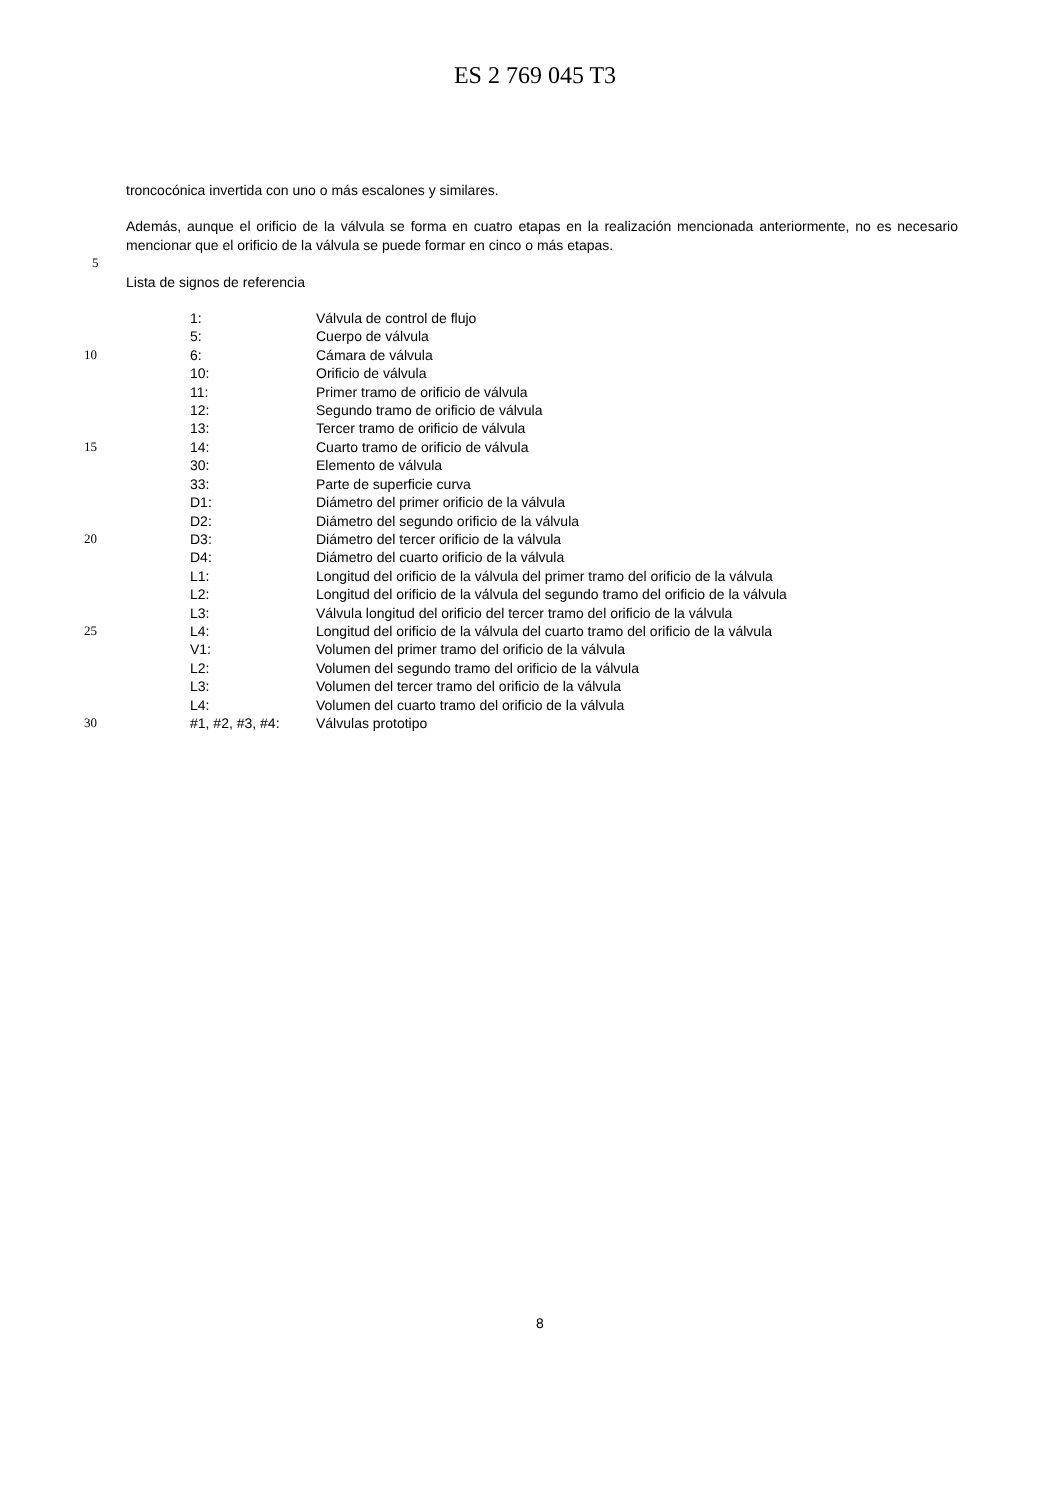ES 2 769 045 T3
troncocónica invertida con uno o más escalones y similares.
Además, aunque el orificio de la válvula se forma en cuatro etapas en la realización mencionada anteriormente, no es necesario mencionar que el orificio de la válvula se puede formar en cinco o más etapas.
5
Lista de signos de referencia
1: Válvula de control de flujo
5: Cuerpo de válvula
10 6: Cámara de válvula
10: Orificio de válvula
11: Primer tramo de orificio de válvula
12: Segundo tramo de orificio de válvula
13: Tercer tramo de orificio de válvula
15 14: Cuarto tramo de orificio de válvula
30: Elemento de válvula
33: Parte de superficie curva
D1: Diámetro del primer orificio de la válvula
D2: Diámetro del segundo orificio de la válvula
20 D3: Diámetro del tercer orificio de la válvula
D4: Diámetro del cuarto orificio de la válvula
L1: Longitud del orificio de la válvula del primer tramo del orificio de la válvula
L2: Longitud del orificio de la válvula del segundo tramo del orificio de la válvula
L3: Válvula longitud del orificio del tercer tramo del orificio de la válvula
25 L4: Longitud del orificio de la válvula del cuarto tramo del orificio de la válvula
V1: Volumen del primer tramo del orificio de la válvula
L2: Volumen del segundo tramo del orificio de la válvula
L3: Volumen del tercer tramo del orificio de la válvula
L4: Volumen del cuarto tramo del orificio de la válvula
30 #1, #2, #3, #4: Válvulas prototipo
8